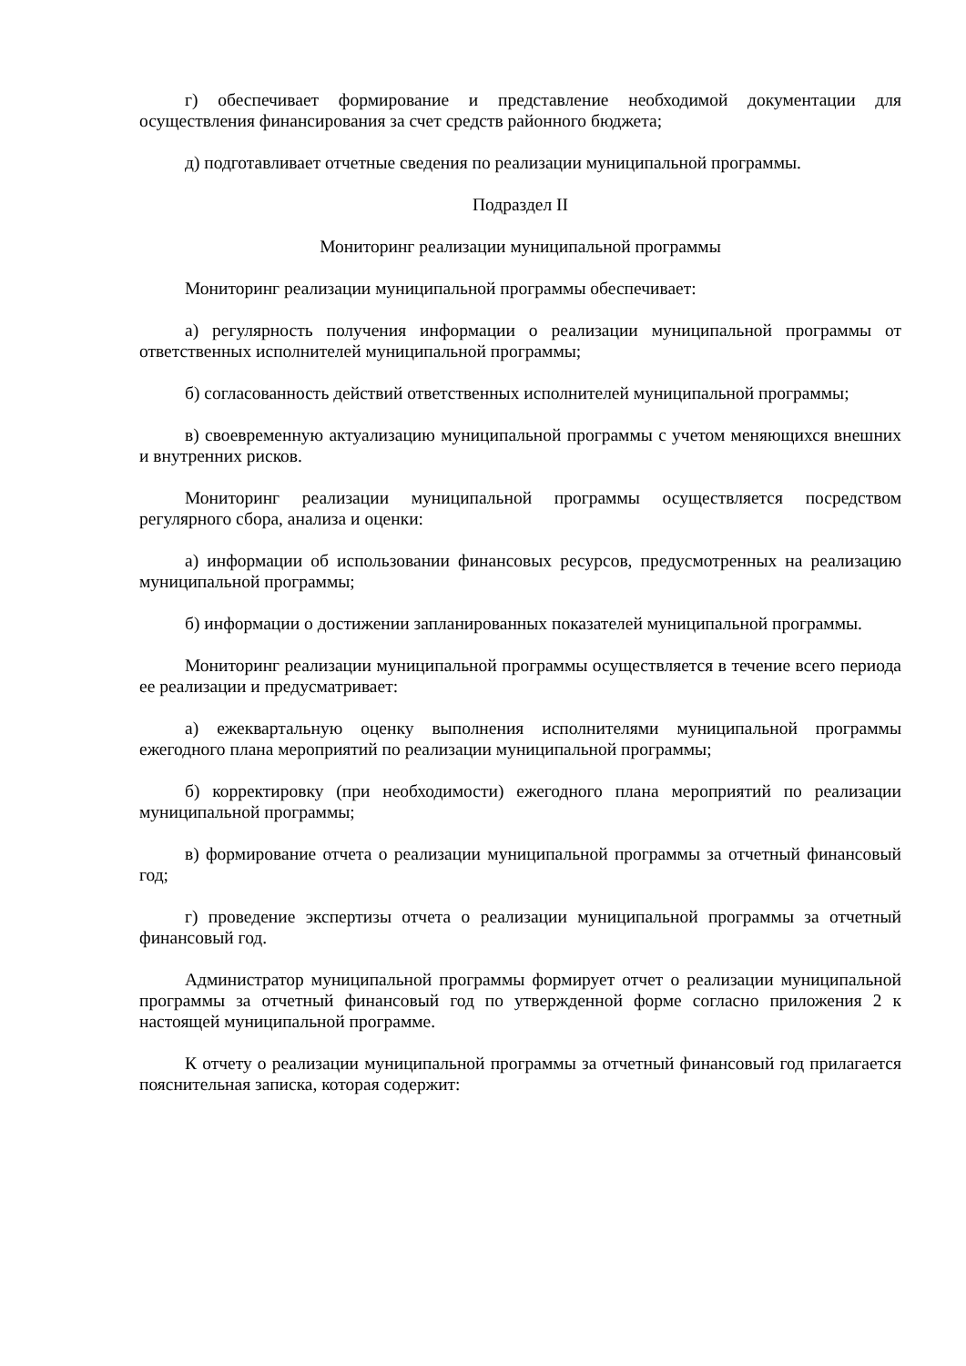г) обеспечивает формирование и представление необходимой документации для осуществления финансирования за счет средств районного бюджета;
д) подготавливает отчетные сведения по реализации муниципальной программы.
Подраздел II
Мониторинг реализации муниципальной программы
Мониторинг реализации муниципальной программы обеспечивает:
а) регулярность получения информации о реализации муниципальной программы от ответственных исполнителей муниципальной программы;
б) согласованность действий ответственных исполнителей муниципальной программы;
в) своевременную актуализацию муниципальной программы с учетом меняющихся внешних и внутренних рисков.
Мониторинг реализации муниципальной программы осуществляется посредством регулярного сбора, анализа и оценки:
а) информации об использовании финансовых ресурсов, предусмотренных на реализацию муниципальной программы;
б) информации о достижении запланированных показателей муниципальной программы.
Мониторинг реализации муниципальной программы осуществляется в течение всего периода ее реализации и предусматривает:
а) ежеквартальную оценку выполнения исполнителями муниципальной программы ежегодного плана мероприятий по реализации муниципальной программы;
б) корректировку (при необходимости) ежегодного плана мероприятий по реализации муниципальной программы;
в) формирование отчета о реализации муниципальной программы за отчетный финансовый год;
г) проведение экспертизы отчета о реализации муниципальной программы за отчетный финансовый год.
Администратор муниципальной программы формирует отчет о реализации муниципальной программы за отчетный финансовый год по утвержденной форме согласно приложения 2 к настоящей муниципальной программе.
К отчету о реализации муниципальной программы за отчетный финансовый год прилагается пояснительная записка, которая содержит: